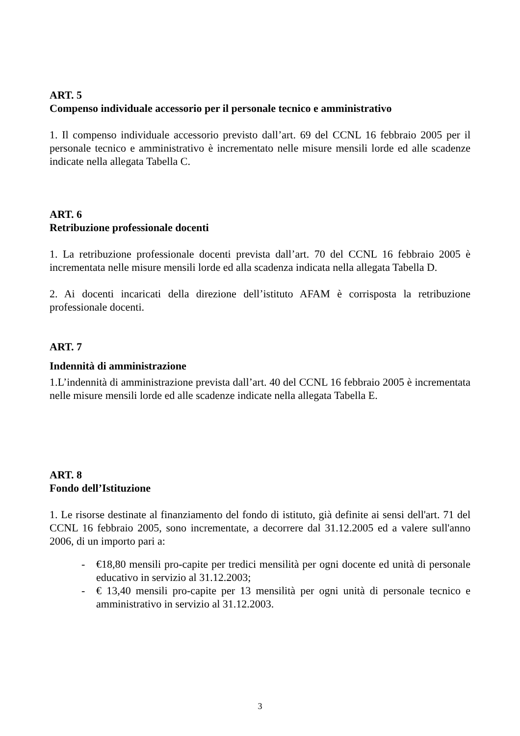ART. 5
Compenso individuale accessorio per il personale tecnico e amministrativo
1. Il compenso individuale accessorio previsto dall’art. 69 del CCNL 16 febbraio 2005 per il personale tecnico e amministrativo è incrementato nelle misure mensili lorde ed alle scadenze indicate nella allegata Tabella C.
ART. 6
Retribuzione professionale docenti
1. La retribuzione professionale docenti prevista dall’art. 70 del CCNL 16 febbraio 2005 è incrementata nelle misure mensili lorde ed alla scadenza indicata nella allegata Tabella D.
2. Ai docenti incaricati della direzione dell’istituto AFAM è corrisposta la retribuzione professionale docenti.
ART. 7
Indennità di amministrazione
1.L’indennità di amministrazione prevista dall’art. 40 del CCNL 16 febbraio 2005 è incrementata nelle misure mensili lorde ed alle scadenze indicate nella allegata Tabella E.
ART. 8
Fondo dell’Istituzione
1. Le risorse destinate al finanziamento del fondo di istituto, già definite ai sensi dell'art. 71 del CCNL 16 febbraio 2005, sono incrementate, a decorrere dal 31.12.2005 ed a valere sull'anno 2006, di un importo pari a:
- €18,80 mensili pro-capite per tredici mensilità per ogni docente ed unità di personale educativo in servizio al 31.12.2003;
- € 13,40 mensili pro-capite per 13 mensilità per ogni unità di personale tecnico e amministrativo in servizio al 31.12.2003.
3